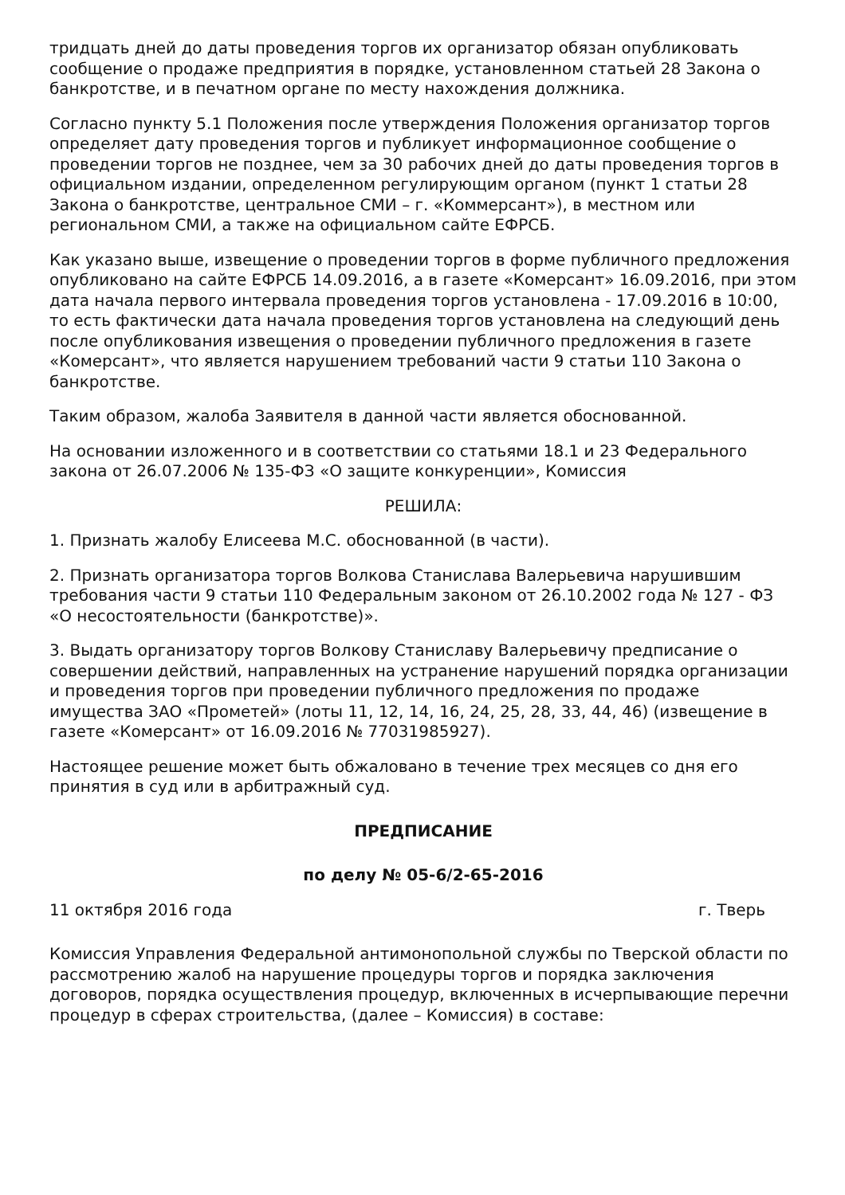тридцать дней до даты проведения торгов их организатор обязан опубликовать сообщение о продаже предприятия в порядке, установленном статьей 28 Закона о банкротстве, и в печатном органе по месту нахождения должника.
Согласно пункту 5.1 Положения после утверждения Положения организатор торгов определяет дату проведения торгов и публикует информационное сообщение о проведении торгов не позднее, чем за 30 рабочих дней до даты проведения торгов в официальном издании, определенном регулирующим органом (пункт 1 статьи 28 Закона о банкротстве, центральное СМИ – г. «Коммерсант»), в местном или региональном СМИ, а также на официальном сайте ЕФРСБ.
Как указано выше, извещение о проведении торгов в форме публичного предложения опубликовано на сайте ЕФРСБ 14.09.2016, а в газете «Комерсант» 16.09.2016, при этом дата начала первого интервала проведения торгов установлена - 17.09.2016 в 10:00, то есть фактически дата начала проведения торгов установлена на следующий день после опубликования извещения о проведении публичного предложения в газете «Комерсант», что является нарушением требований части 9 статьи 110 Закона о банкротстве.
Таким образом, жалоба Заявителя в данной части является обоснованной.
На основании изложенного и в соответствии со статьями 18.1 и 23 Федерального закона от 26.07.2006 № 135-ФЗ «О защите конкуренции», Комиссия
РЕШИЛА:
1. Признать жалобу Елисеева М.С. обоснованной (в части).
2. Признать организатора торгов Волкова Станислава Валерьевича нарушившим требования части 9 статьи 110 Федеральным законом от 26.10.2002 года № 127 - ФЗ «О несостоятельности (банкротстве)».
3. Выдать организатору торгов Волкову Станиславу Валерьевичу предписание о совершении действий, направленных на устранение нарушений порядка организации и проведения торгов при проведении публичного предложения по продаже имущества ЗАО «Прометей» (лоты 11, 12, 14, 16, 24, 25, 28, 33, 44, 46) (извещение в газете «Комерсант» от 16.09.2016 № 77031985927).
Настоящее решение может быть обжаловано в течение трех месяцев со дня его принятия в суд или в арбитражный суд.
ПРЕДПИСАНИЕ
по делу № 05-6/2-65-2016
11 октября 2016 года г. Тверь
Комиссия Управления Федеральной антимонопольной службы по Тверской области по рассмотрению жалоб на нарушение процедуры торгов и порядка заключения договоров, порядка осуществления процедур, включенных в исчерпывающие перечни процедур в сферах строительства, (далее – Комиссия) в составе: